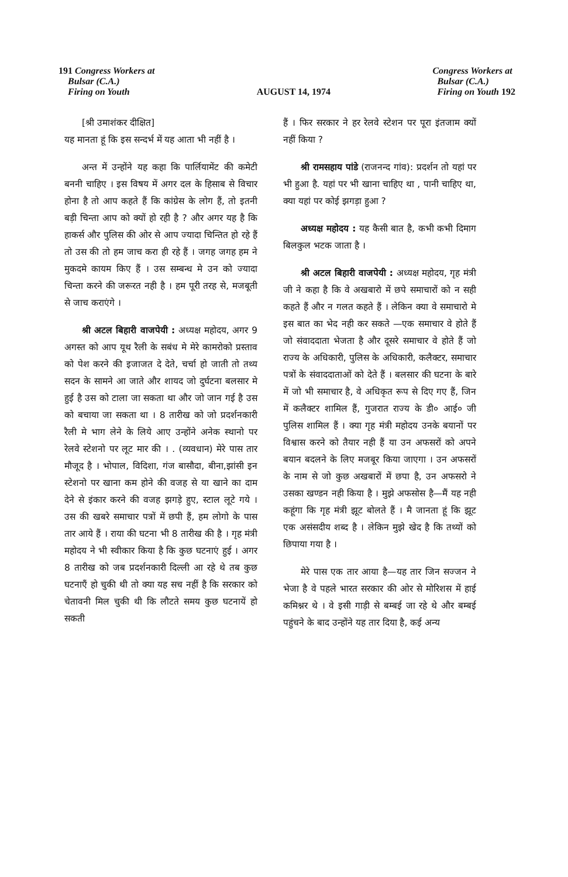191 Congress Workers at
Bulsar (C.A.)
Firing on Youth
AUGUST 14, 1974 Congress Workers at
Bulsar (C.A.)
Firing on Youth 192
[श्री उमाशंकर दीक्षित]
यह मानता हूं कि इस सन्दर्भ में यह आता भी नहीं है ।
अन्त में उन्होंने यह कहा कि पार्लियामेंट की कमेटी बननी चाहिए । इस विषय में अगर दल के हिसाब से विचार होना है तो आप कहते हैं कि कांग्रेस के लोग हैं, तो इतनी बड़ी चिन्ता आप को क्यों हो रही है ? और अगर यह है कि हाकर्स और पुलिस की ओर से आप ज्यादा चिन्तित हो रहे हैं तो उस की तो हम जाच करा ही रहे हैं । जगह जगह हम ने मुकदमे कायम किए हैं । उस सम्बन्ध मे उन को ज्यादा चिन्ता करने की जरूरत नही है । हम पूरी तरह से, मजबूती से जाच कराएंगे ।
श्री अटल बिहारी वाजपेयी : अध्यक्ष महोदय, अगर 9 अगस्त को आप यूथ रैली के सबंध मे मेरे कामरोको प्रस्ताव को पेश करने की इजाजत दे देते, चर्चा हो जाती तो तथ्य सदन के सामने आ जाते और शायद जो दुर्घटना बलसार मे हुई है उस को टाला जा सकता था और जो जान गई है उस को बचाया जा सकता था । 8 तारीख को जो प्रदर्शनकारी रैली मे भाग लेने के लिये आए उन्होंने अनेक स्थानो पर रेलवे स्टेशनो पर लूट मार की । . (व्यवधान) मेरे पास तार मौजूद है । भोपाल, विदिशा, गंज बासौदा, बीना,झांसी इन स्टेशनो पर खाना कम होने की वजह से या खाने का दाम देने से इंकार करने की वजह झगड़े हुए, स्टाल लूटे गये । उस की खबरे समाचार पत्रों में छपी हैं, हम लोगो के पास तार आये हैं । राया की घटना भी 8 तारीख की है । गृह मंत्री महोदय ने भी स्वीकार किया है कि कुछ घटनाएं हुई । अगर 8 तारीख को जब प्रदर्शनकारी दिल्ली आ रहे थे तब कुछ घटनाएँ हो चुकी थी तो क्या यह सच नहीं है कि सरकार को चेतावनी मिल चुकी थी कि लौटते समय कुछ घटनायें हो सकती
हैं । फिर सरकार ने हर रेलवे स्टेशन पर पूरा इंतजाम क्यों नहीं किया ?
श्री रामसहाय पांडे (राजनन्द गांव): प्रदर्शन तो यहां पर भी हुआ है. यहां पर भी खाना चाहिए था , पानी चाहिए था, क्या यहां पर कोई झगड़ा हुआ ?
अध्यक्ष महोदय : यह कैसी बात है, कभी कभी दिमाग बिलकुल भटक जाता है ।
श्री अटल बिहारी वाजपेयी : अध्यक्ष महोदय, गृह मंत्री जी ने कहा है कि वे अखबारो में छपे समाचारों को न सही कहते हैं और न गलत कहते हैं । लेकिन क्या वे समाचारो मे इस बात का भेद नही कर सकते —एक समाचार वे होते हैं जो संवाददाता भेजता है और दूसरे समाचार वे होते हैं जो राज्य के अधिकारी, पुलिस के अधिकारी, कलैक्टर, समाचार पत्रों के संवाददाताओं को देते हैं । बलसार की घटना के बारे में जो भी समाचार है, वे अधिकृत रूप से दिए गए हैं, जिन में कलैक्टर शामिल हैं, गुजरात राज्य के डी० आई० जी पुलिस शामिल हैं । क्या गृह मंत्री महोदय उनके बयानों पर विश्वास करने को तैयार नही हैं या उन अफसरों को अपने बयान बदलने के लिए मजबूर किया जाएगा । उन अफसरों के नाम से जो कुछ अखबारों में छपा है, उन अफसरो ने उसका खण्डन नही किया है । मुझे अफसोस है—मैं यह नही कहूंगा कि गृह मंत्री झूट बोलते हैं । मै जानता हूं कि झूट एक असंसदीय शब्द है । लेकिन मुझे खेद है कि तथ्यों को छिपाया गया है ।
मेरे पास एक तार आया है—यह तार जिन सज्जन ने भेजा है वे पहले भारत सरकार की ओर से मोरिशस में हाई कमिश्नर थे । वे इसी गाड़ी से बम्बई जा रहे थे और बम्बई पहुंचने के बाद उन्होंने यह तार दिया है, कई अन्य